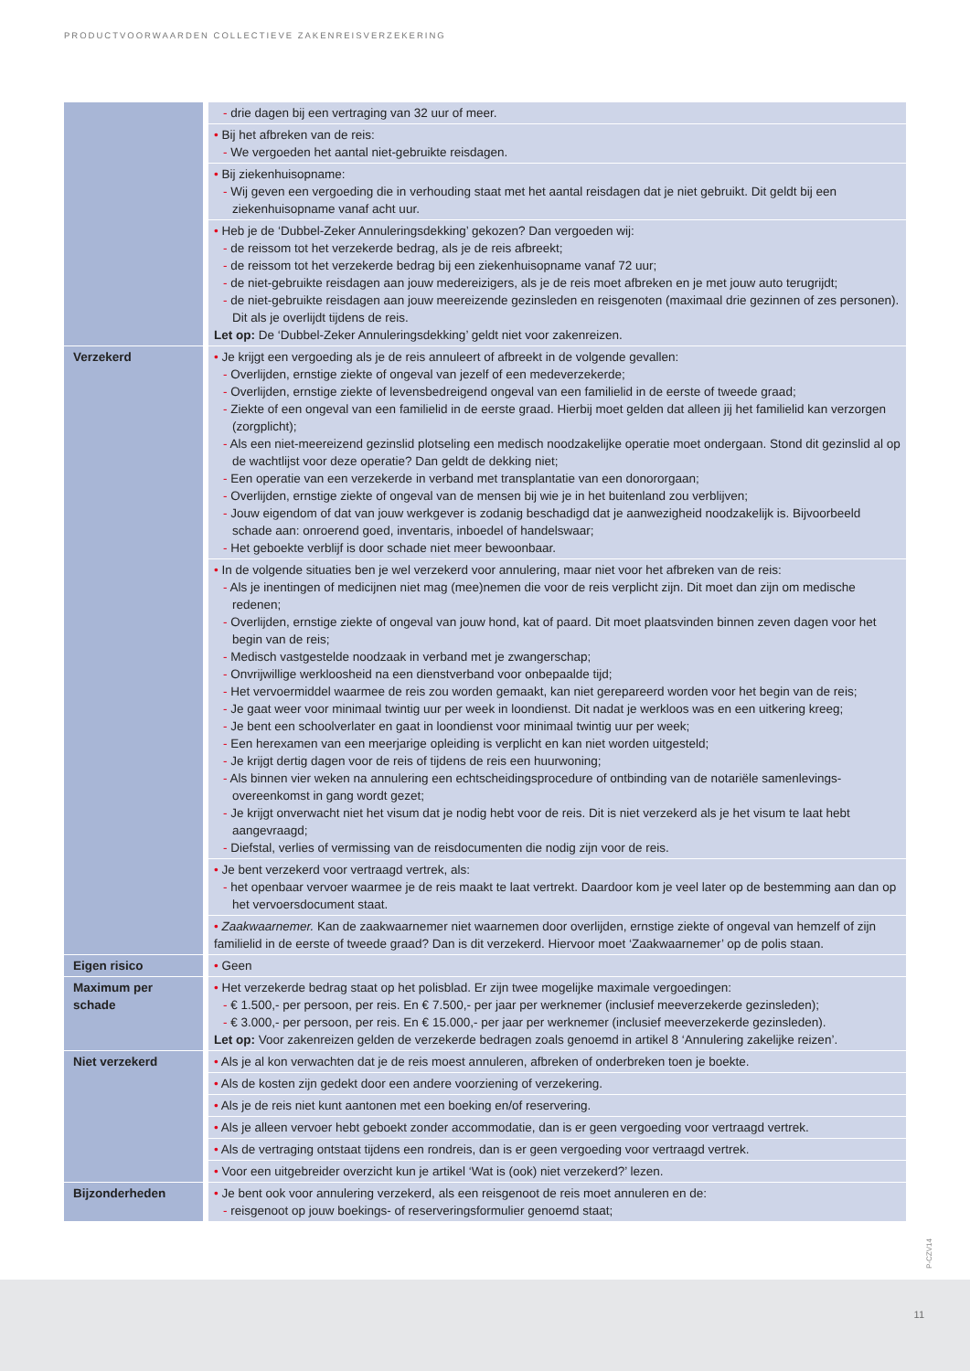PRODUCTVOORWAARDEN COLLECTIEVE ZAKENREISVERZEKERING
| | - drie dagen bij een vertraging van 32 uur of meer. |
| | • Bij het afbreken van de reis: - We vergoeden het aantal niet-gebruikte reisdagen. |
| | • Bij ziekenhuisopname: - Wij geven een vergoeding die in verhouding staat met het aantal reisdagen dat je niet gebruikt. Dit geldt bij een ziekenhuisopname vanaf acht uur. |
| | • Heb je de ‘Dubbel-Zeker Annuleringsdekking’ gekozen? Dan vergoeden wij: - de reissom tot het verzekerde bedrag, als je de reis afbreekt; - de reissom tot het verzekerde bedrag bij een ziekenhuisopname vanaf 72 uur; - de niet-gebruikte reisdagen aan jouw medereizigers, als je de reis moet afbreken en je met jouw auto terugrijdt; - de niet-gebruikte reisdagen aan jouw meereizende gezinsleden en reisgenoten (maximaal drie gezinnen of zes personen). Dit als je overlijdt tijdens de reis. Let op: De ‘Dubbel-Zeker Annuleringsdekking’ geldt niet voor zakenreizen. |
| Verzekerd | • Je krijgt een vergoeding als je de reis annuleert of afbreekt in de volgende gevallen: - Overlijden, ernstige ziekte of ongeval van jezelf of een medeverzekerde; - Overlijden, ernstige ziekte of levensbedreigend ongeval van een familielid in de eerste of tweede graad; - Ziekte of een ongeval van een familielid in de eerste graad. Hierbij moet gelden dat alleen jij het familielid kan verzorgen (zorgplicht); - Als een niet-meereizend gezinslid plotseling een medisch noodzakelijke operatie moet ondergaan. Stond dit gezinslid al op de wachtlijst voor deze operatie? Dan geldt de dekking niet; - Een operatie van een verzekerde in verband met transplantatie van een donororgaan; - Overlijden, ernstige ziekte of ongeval van de mensen bij wie je in het buitenland zou verblijven; - Jouw eigendom of dat van jouw werkgever is zodanig beschadigd dat je aanwezigheid noodzakelijk is. Bijvoorbeeld schade aan: onroerend goed, inventaris, inboedel of handelswaar; - Het geboekte verblijf is door schade niet meer bewoonbaar. |
| | • In de volgende situaties ben je wel verzekerd voor annulering, maar niet voor het afbreken van de reis: - Als je inentingen of medicijnen niet mag (mee)nemen die voor de reis verplicht zijn. Dit moet dan zijn om medische redenen; - Overlijden, ernstige ziekte of ongeval van jouw hond, kat of paard. Dit moet plaatsvinden binnen zeven dagen voor het begin van de reis; - Medisch vastgestelde noodzaak in verband met je zwangerschap; - Onvrijwillige werkloosheid na een dienstverband voor onbepaalde tijd; - Het vervoermiddel waarmee de reis zou worden gemaakt, kan niet gerepareerd worden voor het begin van de reis; - Je gaat weer voor minimaal twintig uur per week in loondienst. Dit nadat je werkloos was en een uitkering kreeg; - Je bent een schoolverlater en gaat in loondienst voor minimaal twintig uur per week; - Een herexamen van een meerjarige opleiding is verplicht en kan niet worden uitgesteld; - Je krijgt dertig dagen voor de reis of tijdens de reis een huurwoning; - Als binnen vier weken na annulering een echtscheidingsprocedure of ontbinding van de notariële samenlevings-overeenkomst in gang wordt gezet; - Je krijgt onverwacht niet het visum dat je nodig hebt voor de reis. Dit is niet verzekerd als je het visum te laat hebt aangevraagd; - Diefstal, verlies of vermissing van de reisdocumenten die nodig zijn voor de reis. |
| | • Je bent verzekerd voor vertraagd vertrek, als: - het openbaar vervoer waarmee je de reis maakt te laat vertrekt. Daardoor kom je veel later op de bestemming aan dan op het vervoersdocument staat. |
| | • Zaakwaarnemer. Kan de zaakwaarnemer niet waarnemen door overlijden, ernstige ziekte of ongeval van hemzelf of zijn familielid in de eerste of tweede graad? Dan is dit verzekerd. Hiervoor moet ‘Zaakwaarnemer’ op de polis staan. |
| Eigen risico | • Geen |
| Maximum per schade | • Het verzekerde bedrag staat op het polisblad. Er zijn twee mogelijke maximale vergoedingen: - € 1.500,- per persoon, per reis. En € 7.500,- per jaar per werknemer (inclusief meeverzekerde gezinsleden); - € 3.000,- per persoon, per reis. En € 15.000,- per jaar per werknemer (inclusief meeverzekerde gezinsleden). Let op: Voor zakenreizen gelden de verzekerde bedragen zoals genoemd in artikel 8 ‘Annulering zakelijke reizen’. |
| Niet verzekerd | • Als je al kon verwachten dat je de reis moest annuleren, afbreken of onderbreken toen je boekte. |
| | • Als de kosten zijn gedekt door een andere voorziening of verzekering. |
| | • Als je de reis niet kunt aantonen met een boeking en/of reservering. |
| | • Als je alleen vervoer hebt geboekt zonder accommodatie, dan is er geen vergoeding voor vertraagd vertrek. |
| | • Als de vertraging ontstaat tijdens een rondreis, dan is er geen vergoeding voor vertraagd vertrek. |
| | • Voor een uitgebreider overzicht kun je artikel ‘Wat is (ook) niet verzekerd?’ lezen. |
| Bijzonderheden | • Je bent ook voor annulering verzekerd, als een reisgenoot de reis moet annuleren en de: - reisgenoot op jouw boekings- of reserveringsformulier genoemd staat; |
P-CZV14
11